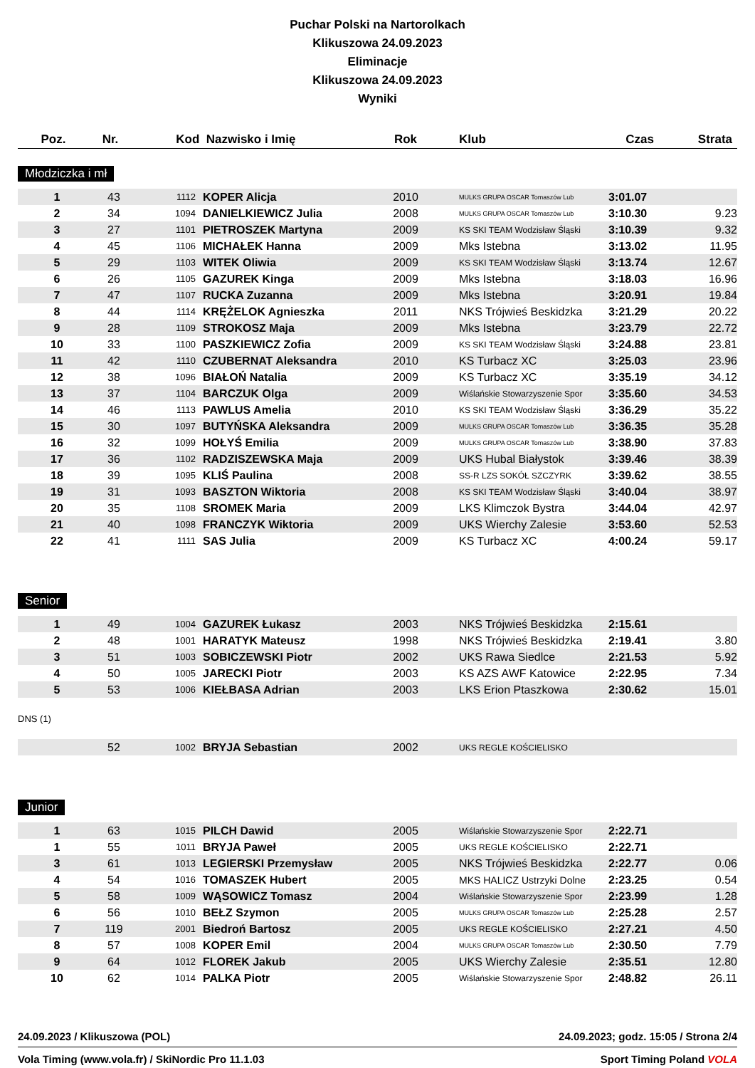Puchar Polski na Nartorolkach
Klikuszowa 24.09.2023
Eliminacje
Klikuszowa 24.09.2023
Wyniki
| Poz. | Nr. | Kod | Nazwisko i Imię | Rok | Klub | Czas | Strata |
| --- | --- | --- | --- | --- | --- | --- | --- |
Młodziczka i mł
| 1 | 43 | 1112 | KOPER Alicja | 2010 | MULKS GRUPA OSCAR Tomaszów Lub | 3:01.07 | |
| 2 | 34 | 1094 | DANIELKIEWICZ Julia | 2008 | MULKS GRUPA OSCAR Tomaszów Lub | 3:10.30 | 9.23 |
| 3 | 27 | 1101 | PIETROSZEK Martyna | 2009 | KS SKI TEAM Wodzisław Śląski | 3:10.39 | 9.32 |
| 4 | 45 | 1106 | MICHAŁEK Hanna | 2009 | Mks Istebna | 3:13.02 | 11.95 |
| 5 | 29 | 1103 | WITEK Oliwia | 2009 | KS SKI TEAM Wodzisław Śląski | 3:13.74 | 12.67 |
| 6 | 26 | 1105 | GAZUREK Kinga | 2009 | Mks Istebna | 3:18.03 | 16.96 |
| 7 | 47 | 1107 | RUCKA Zuzanna | 2009 | Mks Istebna | 3:20.91 | 19.84 |
| 8 | 44 | 1114 | KRĘŻELOK Agnieszka | 2011 | NKS Trójwieś Beskidzka | 3:21.29 | 20.22 |
| 9 | 28 | 1109 | STROKOSZ Maja | 2009 | Mks Istebna | 3:23.79 | 22.72 |
| 10 | 33 | 1100 | PASZKIEWICZ Zofia | 2009 | KS SKI TEAM Wodzisław Śląski | 3:24.88 | 23.81 |
| 11 | 42 | 1110 | CZUBERNAT Aleksandra | 2010 | KS Turbacz XC | 3:25.03 | 23.96 |
| 12 | 38 | 1096 | BIAŁOŃ Natalia | 2009 | KS Turbacz XC | 3:35.19 | 34.12 |
| 13 | 37 | 1104 | BARCZUK Olga | 2009 | Wiślańskie Stowarzyszenie Spor | 3:35.60 | 34.53 |
| 14 | 46 | 1113 | PAWLUS Amelia | 2010 | KS SKI TEAM Wodzisław Śląski | 3:36.29 | 35.22 |
| 15 | 30 | 1097 | BUTYŃSKA Aleksandra | 2009 | MULKS GRUPA OSCAR Tomaszów Lub | 3:36.35 | 35.28 |
| 16 | 32 | 1099 | HOŁYŚ Emilia | 2009 | MULKS GRUPA OSCAR Tomaszów Lub | 3:38.90 | 37.83 |
| 17 | 36 | 1102 | RADZISZEWSKA Maja | 2009 | UKS Hubal Białystok | 3:39.46 | 38.39 |
| 18 | 39 | 1095 | KLIŚ Paulina | 2008 | SS-R LZS SOKÓŁ SZCZYRK | 3:39.62 | 38.55 |
| 19 | 31 | 1093 | BASZTON Wiktoria | 2008 | KS SKI TEAM Wodzisław Śląski | 3:40.04 | 38.97 |
| 20 | 35 | 1108 | SROMEK Maria | 2009 | LKS Klimczok Bystra | 3:44.04 | 42.97 |
| 21 | 40 | 1098 | FRANCZYK Wiktoria | 2009 | UKS Wierchy Zalesie | 3:53.60 | 52.53 |
| 22 | 41 | 1111 | SAS Julia | 2009 | KS Turbacz XC | 4:00.24 | 59.17 |
Senior
| 1 | 49 | 1004 | GAZUREK Łukasz | 2003 | NKS Trójwieś Beskidzka | 2:15.61 | |
| 2 | 48 | 1001 | HARATYK Mateusz | 1998 | NKS Trójwieś Beskidzka | 2:19.41 | 3.80 |
| 3 | 51 | 1003 | SOBICZEWSKI Piotr | 2002 | UKS Rawa Siedlce | 2:21.53 | 5.92 |
| 4 | 50 | 1005 | JARECKI Piotr | 2003 | KS AZS AWF Katowice | 2:22.95 | 7.34 |
| 5 | 53 | 1006 | KIEŁBASA Adrian | 2003 | LKS Erion Ptaszkowa | 2:30.62 | 15.01 |
| DNS (1) | | | | | | | |
| | 52 | 1002 | BRYJA Sebastian | 2002 | UKS REGLE KOŚCIELISKO | | |
Junior
| 1 | 63 | 1015 | PILCH Dawid | 2005 | Wiślańskie Stowarzyszenie Spor | 2:22.71 | |
| 1 | 55 | 1011 | BRYJA Paweł | 2005 | UKS REGLE KOŚCIELISKO | 2:22.71 | |
| 3 | 61 | 1013 | LEGIERSKI Przemysław | 2005 | NKS Trójwieś Beskidzka | 2:22.77 | 0.06 |
| 4 | 54 | 1016 | TOMASZEK Hubert | 2005 | MKS HALICZ Ustrzyki Dolne | 2:23.25 | 0.54 |
| 5 | 58 | 1009 | WĄSOWICZ Tomasz | 2004 | Wiślańskie Stowarzyszenie Spor | 2:23.99 | 1.28 |
| 6 | 56 | 1010 | BEŁZ Szymon | 2005 | MULKS GRUPA OSCAR Tomaszów Lub | 2:25.28 | 2.57 |
| 7 | 119 | 2001 | Biedroń Bartosz | 2005 | UKS REGLE KOŚCIELISKO | 2:27.21 | 4.50 |
| 8 | 57 | 1008 | KOPER Emil | 2004 | MULKS GRUPA OSCAR Tomaszów Lub | 2:30.50 | 7.79 |
| 9 | 64 | 1012 | FLOREK Jakub | 2005 | UKS Wierchy Zalesie | 2:35.51 | 12.80 |
| 10 | 62 | 1014 | PALKA Piotr | 2005 | Wiślańskie Stowarzyszenie Spor | 2:48.82 | 26.11 |
24.09.2023 / Klikuszowa (POL) 24.09.2023; godz. 15:05 / Strona 2/4
Vola Timing (www.vola.fr) / SkiNordic Pro 11.1.03 Sport Timing Poland VOLA